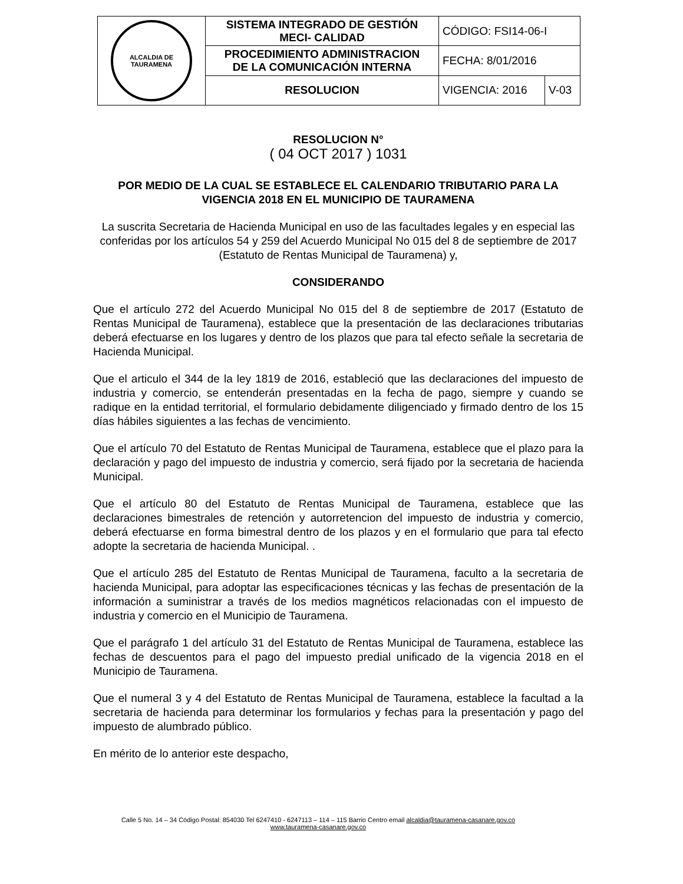| ALCALDIA DE TAURAMENA | SISTEMA INTEGRADO DE GESTIÓN MECI- CALIDAD | CÓDIGO: FSI14-06-I | |
| | PROCEDIMIENTO ADMINISTRACION DE LA COMUNICACIÓN INTERNA | FECHA: 8/01/2016 | |
| | RESOLUCION | VIGENCIA: 2016 | V-03 |
RESOLUCION N°
( 04 OCT 2017 ) 1031
POR MEDIO DE LA CUAL SE ESTABLECE EL CALENDARIO TRIBUTARIO PARA LA VIGENCIA 2018 EN EL MUNICIPIO DE TAURAMENA
La suscrita Secretaria de Hacienda Municipal en uso de las facultades legales y en especial las conferidas por los artículos 54 y 259 del Acuerdo Municipal No 015 del 8 de septiembre de 2017 (Estatuto de Rentas Municipal de Tauramena) y,
CONSIDERANDO
Que el artículo 272 del Acuerdo Municipal No 015 del 8 de septiembre de 2017 (Estatuto de Rentas Municipal de Tauramena), establece que la presentación de las declaraciones tributarias deberá efectuarse en los lugares y dentro de los plazos que para tal efecto señale la secretaria de Hacienda Municipal.
Que el articulo el 344 de la ley 1819 de 2016, estableció que las declaraciones del impuesto de industria y comercio, se entenderán presentadas en la fecha de pago, siempre y cuando se radique en la entidad territorial, el formulario debidamente diligenciado y firmado dentro de los 15 días hábiles siguientes a las fechas de vencimiento.
Que el artículo 70 del Estatuto de Rentas Municipal de Tauramena, establece que el plazo para la declaración y pago del impuesto de industria y comercio, será fijado por la secretaria de hacienda Municipal.
Que el artículo 80 del Estatuto de Rentas Municipal de Tauramena, establece que las declaraciones bimestrales de retención y autorretencion del impuesto de industria y comercio, deberá efectuarse en forma bimestral dentro de los plazos y en el formulario que para tal efecto adopte la secretaria de hacienda Municipal. .
Que el artículo 285 del Estatuto de Rentas Municipal de Tauramena, faculto a la secretaria de hacienda Municipal, para adoptar las especificaciones técnicas y las fechas de presentación de la información a suministrar a través de los medios magnéticos relacionadas con el impuesto de industria y comercio en el Municipio de Tauramena.
Que el parágrafo 1 del artículo 31 del Estatuto de Rentas Municipal de Tauramena, establece las fechas de descuentos para el pago del impuesto predial unificado de la vigencia 2018 en el Municipio de Tauramena.
Que el numeral 3 y 4 del Estatuto de Rentas Municipal de Tauramena, establece la facultad a la secretaria de hacienda para determinar los formularios y fechas para la presentación y pago del impuesto de alumbrado público.
En mérito de lo anterior este despacho,
Calle 5 No. 14 – 34 Código Postal: 854030 Tel 6247410 - 6247113 – 114 – 115 Barrio Centro email alcaldia@tauramena-casanare.gov.co
www.tauramena-casanare.gov.co